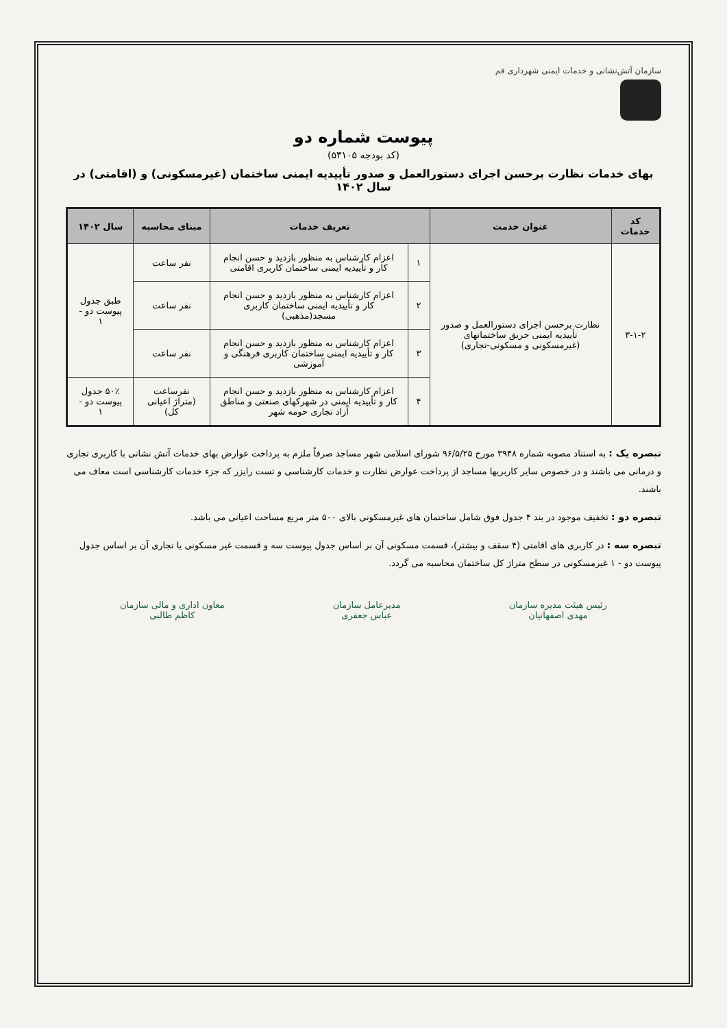سازمان آتش‌نشانی و خدمات ایمنی شهرداری قم
پیوست شماره دو
(کد بودجه ۵۳۱۰۵)
بهای خدمات نظارت برحسن اجرای دستورالعمل و صدور تأییدیه ایمنی ساختمان (غیرمسکونی) و (اقامتی) در سال ۱۴۰۲
| کد خدمات | عنوان خدمت | تعریف خدمات | | مبنای محاسبه | سال ۱۴۰۲ |
| --- | --- | --- | --- | --- | --- |
| ۳-۱-۲ | نظارت برحسن اجرای دستورالعمل و صدور تأییدیه ایمنی حریق ساختمانهای (غیرمسکونی و مسکونی-تجاری) | ۱ | اعزام کارشناس به منظور بازدید و حسن انجام کار و تأییدیه ایمنی ساختمان کاربری اقامتی | نفر ساعت | طبق جدول پیوست دو - ۱ |
| | | ۲ | اعزام کارشناس به منظور بازدید و حسن انجام کار و تأییدیه ایمنی ساختمان کاربری مسجد(مذهبی) | نفر ساعت | |
| | | ۳ | اعزام کارشناس به منظور بازدید و حسن انجام کار و تأییدیه ایمنی ساختمان کاربری فرهنگی و آموزشی | نفر ساعت | |
| | | ۴ | اعزام کارشناس به منظور بازدید و حسن انجام کار و تأییدیه ایمنی در شهرکهای صنعتی و مناطق آزاد تجاری حومه شهر | نفرساعت (متراژ اعیانی کل) | ۵۰٪ جدول پیوست دو - ۱ |
تبصره یک : به استناد مصوبه شماره ۳۹۴۸ مورخ ۹۶/۵/۲۵ شورای اسلامی شهر مساجد صرفاً ملزم به پرداخت عوارض بهای خدمات آتش نشانی با کاربری تجاری و درمانی می باشند و در خصوص سایر کاربریها مساجد از پرداخت عوارض نظارت و خدمات کارشناسی و تست رایزر که جزء خدمات کارشناسی است معاف می باشند.
تبصره دو : تخفیف موجود در بند ۴ جدول فوق شامل ساختمان های غیرمسکونی بالای ۵۰۰ متر مربع مساحت اعیانی می باشد.
تبصره سه : در کاربری های اقامتی (۴ سقف و بیشتر)، قسمت مسکونی آن بر اساس جدول پیوست سه و قسمت غیر مسکونی یا تجاری آن بر اساس جدول پیوست دو - ۱ غیرمسکونی در سطح متراژ کل ساختمان محاسبه می گردد.
رئیس هیئت مدیره سازمان
مهدی اصفهانیان
مدیرعامل سازمان
عباس جعفری
معاون اداری و مالی سازمان
کاظم طالبی